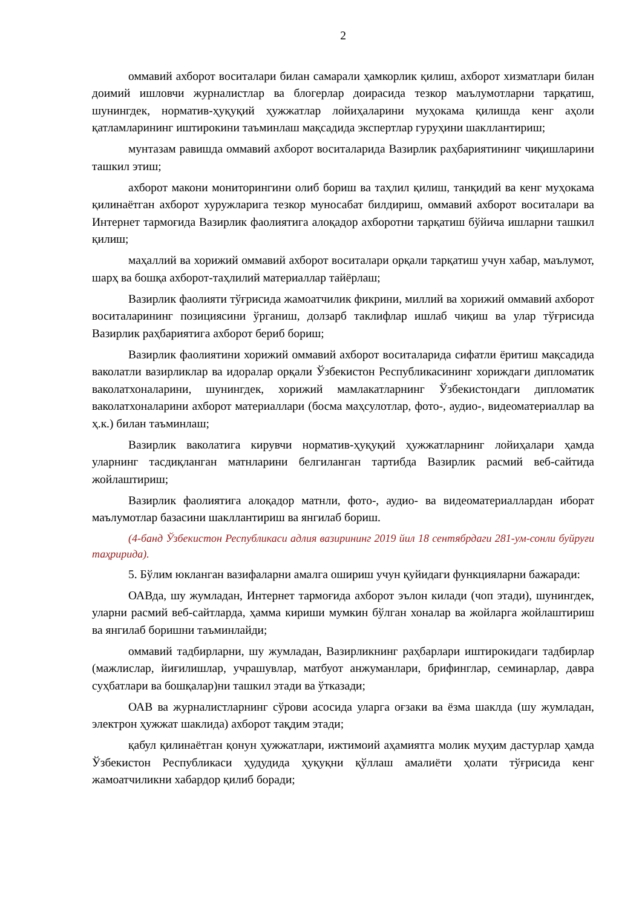2
оммавий ахборот воситалари билан самарали ҳамкорлик қилиш, ахборот хизматлари билан доимий ишловчи журналистлар ва блогерлар доирасида тезкор маълумотларни тарқатиш, шунингдек, норматив-ҳуқуқий ҳужжатлар лойиҳаларини муҳокама қилишда кенг аҳоли қатламларининг иштирокини таъминлаш мақсадида экспертлар гуруҳини шакллантириш;
мунтазам равишда оммавий ахборот воситаларида Вазирлик раҳбариятининг чиқишларини ташкил этиш;
ахборот макони мониторингини олиб бориш ва таҳлил қилиш, танқидий ва кенг муҳокама қилинаётган ахборот хуружларига тезкор муносабат билдириш, оммавий ахборот воситалари ва Интернет тармоғида Вазирлик фаолиятига алоқадор ахборотни тарқатиш бўйича ишларни ташкил қилиш;
маҳаллий ва хорижий оммавий ахборот воситалари орқали тарқатиш учун хабар, маълумот, шарҳ ва бошқа ахборот-таҳлилий материаллар тайёрлаш;
Вазирлик фаолияти тўғрисида жамоатчилик фикрини, миллий ва хорижий оммавий ахборот воситаларининг позициясини ўрганиш, долзарб таклифлар ишлаб чиқиш ва улар тўғрисида Вазирлик раҳбариятига ахборот бериб бориш;
Вазирлик фаолиятини хорижий оммавий ахборот воситаларида сифатли ёритиш мақсадида ваколатли вазирликлар ва идоралар орқали Ўзбекистон Республикасининг хориждаги дипломатик ваколатхоналарини, шунингдек, хорижий мамлакатларнинг Ўзбекистондаги дипломатик ваколатхоналарини ахборот материаллари (босма маҳсулотлар, фото-, аудио-, видеоматериаллар ва ҳ.к.) билан таъминлаш;
Вазирлик ваколатига кирувчи норматив-ҳуқуқий ҳужжатларнинг лойиҳалари ҳамда уларнинг тасдиқланган матнларини белгиланган тартибда Вазирлик расмий веб-сайтида жойлаштириш;
Вазирлик фаолиятига алоқадор матнли, фото-, аудио- ва видеоматериаллардан иборат маълумотлар базасини шакллантириш ва янгилаб бориш.
(4-банд Ўзбекистон Республикаси адлия вазирининг 2019 йил 18 сентябрдаги 281-ум-сонли буйруғи таҳририда).
5. Бўлим юкланган вазифаларни амалга ошириш учун қуйидаги функцияларни бажаради:
ОАВда, шу жумладан, Интернет тармоғида ахборот эълон килади (чоп этади), шунингдек, уларни расмий веб-сайтларда, ҳамма кириши мумкин бўлган хоналар ва жойларга жойлаштириш ва янгилаб боришни таъминлайди;
оммавий тадбирларни, шу жумладан, Вазирликнинг раҳбарлари иштирокидаги тадбирлар (мажлислар, йиғилишлар, учрашувлар, матбуот анжуманлари, брифинглар, семинарлар, давра суҳбатлари ва бошқалар)ни ташкил этади ва ўтказади;
ОАВ ва журналистларнинг сўрови асосида уларга оғзаки ва ёзма шаклда (шу жумладан, электрон ҳужжат шаклида) ахборот тақдим этади;
қабул қилинаётган қонун ҳужжатлари, ижтимоий аҳамиятга молик муҳим дастурлар ҳамда Ўзбекистон Республикаси ҳудудида ҳуқуқни қўллаш амалиёти ҳолати тўғрисида кенг жамоатчиликни хабардор қилиб боради;